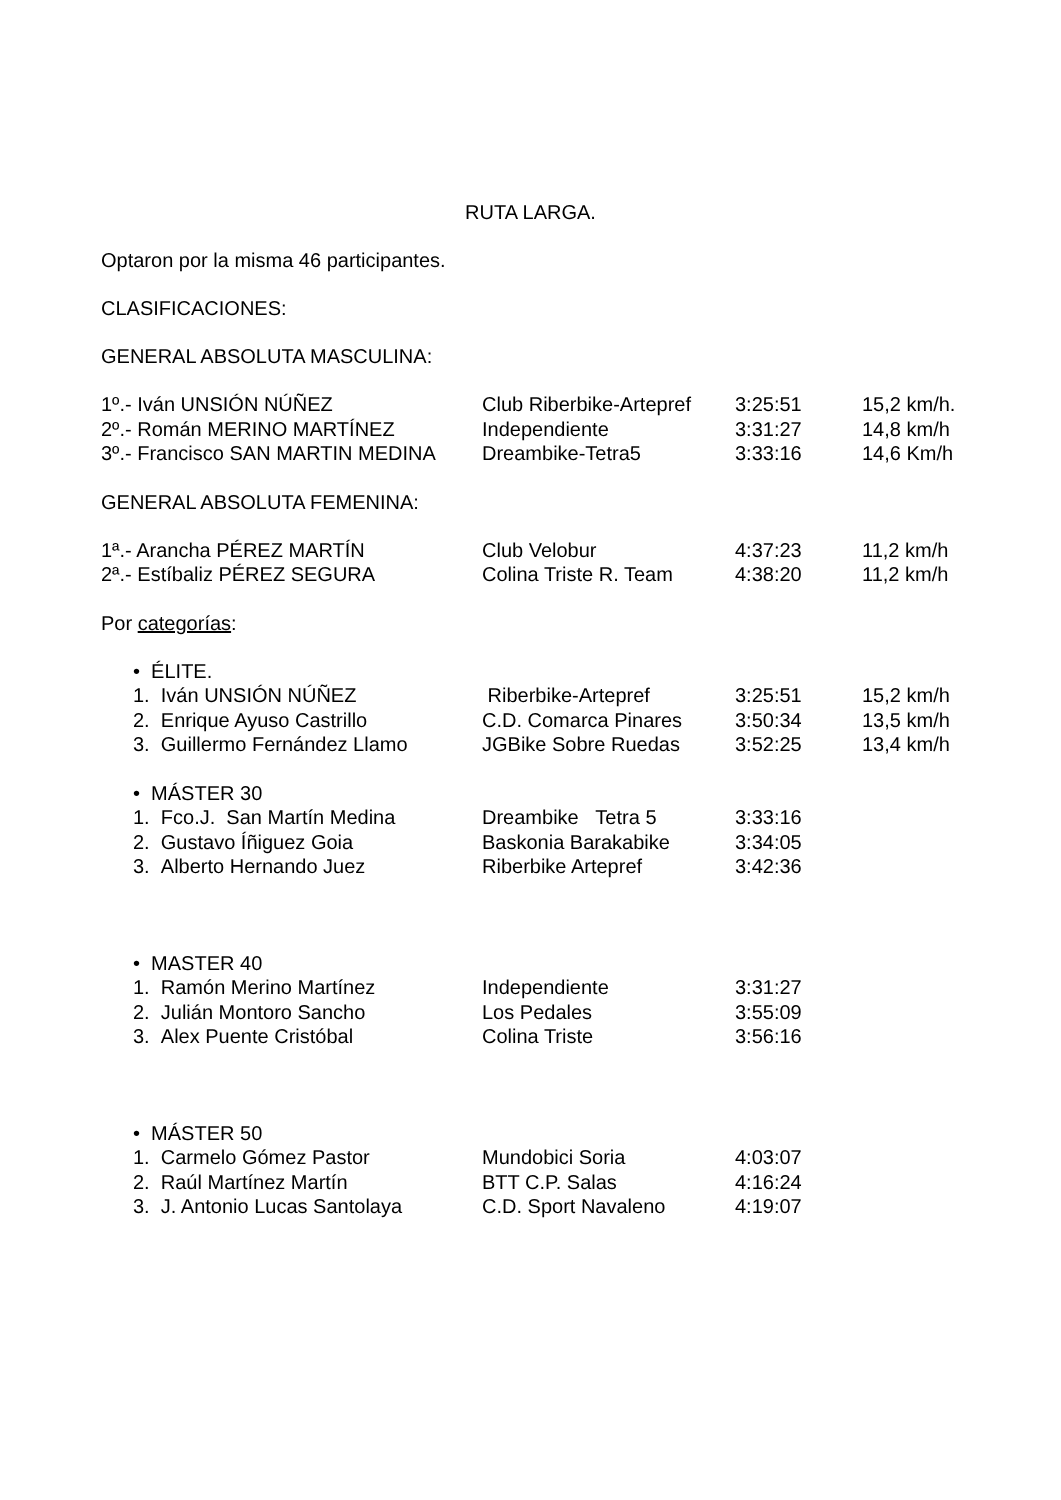RUTA LARGA.
Optaron por la misma 46 participantes.
CLASIFICACIONES:
GENERAL ABSOLUTA MASCULINA:
| 1º.- Iván UNSIÓN NÚÑEZ | Club Riberbike-Artepref | 3:25:51 | 15,2 km/h. |
| 2º.- Román MERINO MARTÍNEZ | Independiente | 3:31:27 | 14,8 km/h |
| 3º.- Francisco SAN MARTIN MEDINA | Dreambike-Tetra5 | 3:33:16 | 14,6 Km/h |
GENERAL ABSOLUTA FEMENINA:
| 1ª.- Arancha PÉREZ MARTÍN | Club Velobur | 4:37:23 | 11,2 km/h |
| 2ª.- Estíbaliz PÉREZ SEGURA | Colina Triste R. Team | 4:38:20 | 11,2 km/h |
Por categorías:
| • ÉLITE. | | | |
| 1. Iván UNSIÓN NÚÑEZ | Riberbike-Artepref | 3:25:51 | 15,2 km/h |
| 2. Enrique Ayuso Castrillo | C.D. Comarca Pinares | 3:50:34 | 13,5 km/h |
| 3. Guillermo Fernández Llamo | JGBike Sobre Ruedas | 3:52:25 | 13,4 km/h |
| • MÁSTER 30 | | |
| 1. Fco.J. San Martín Medina | Dreambike Tetra 5 | 3:33:16 |
| 2. Gustavo Íñiguez Goia | Baskonia Barakabike | 3:34:05 |
| 3. Alberto Hernando Juez | Riberbike Artepref | 3:42:36 |
| • MASTER 40 | | |
| 1. Ramón Merino Martínez | Independiente | 3:31:27 |
| 2. Julián Montoro Sancho | Los Pedales | 3:55:09 |
| 3. Alex Puente Cristóbal | Colina Triste | 3:56:16 |
| • MÁSTER 50 | | |
| 1. Carmelo Gómez Pastor | Mundobici Soria | 4:03:07 |
| 2. Raúl Martínez Martín | BTT C.P. Salas | 4:16:24 |
| 3. J. Antonio Lucas Santolaya | C.D. Sport Navaleno | 4:19:07 |